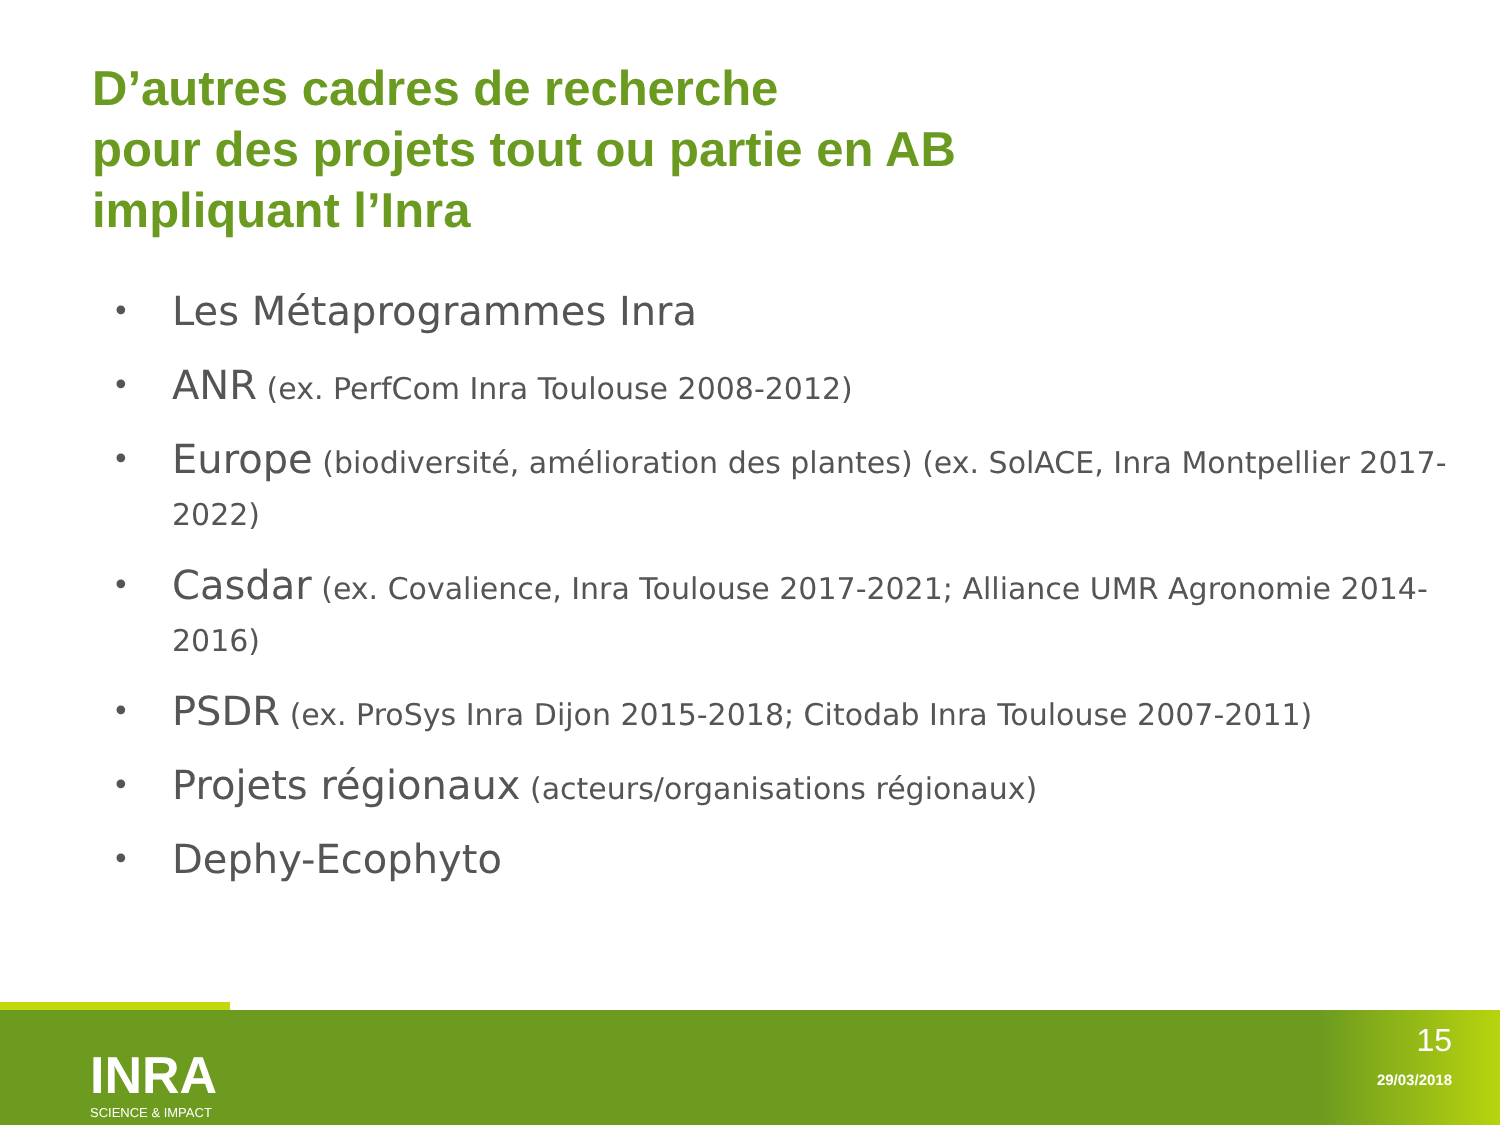D’autres cadres de recherche
pour des projets tout ou partie en AB
impliquant l’Inra
• Les Métaprogrammes Inra
• ANR (ex. PerfCom Inra Toulouse 2008-2012)
• Europe (biodiversité, amélioration des plantes) (ex. SolACE, Inra Montpellier 2017-2022)
• Casdar (ex. Covalience, Inra Toulouse 2017-2021; Alliance UMR Agronomie 2014-2016)
• PSDR (ex. ProSys Inra Dijon 2015-2018; Citodab Inra Toulouse 2007-2011)
• Projets régionaux (acteurs/organisations régionaux)
• Dephy-Ecophyto
INRA
SCIENCE & IMPACT
15
29/03/2018